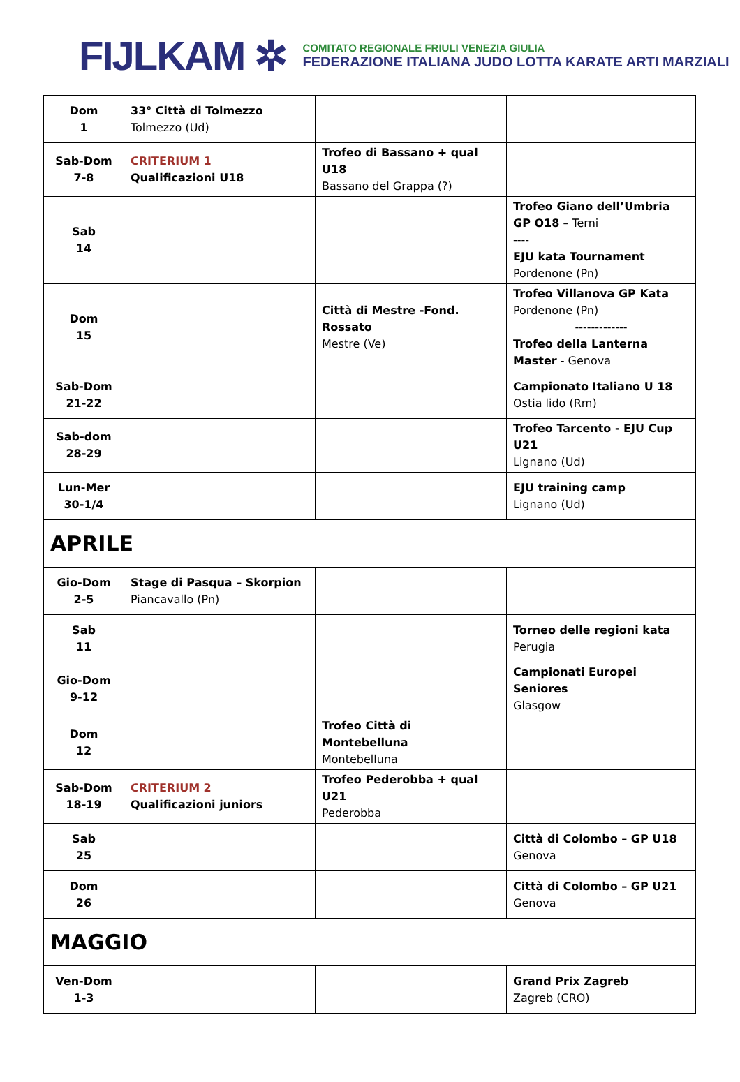FIJLKAM ✲
COMITATO REGIONALE FRIULI VENEZIA GIULIA
FEDERAZIONE ITALIANA JUDO LOTTA KARATE ARTI MARZIALI
| Dom 1 | 33° Città di Tolmezzo Tolmezzo (Ud) | | |
| Sab-Dom 7-8 | CRITERIUM 1 Qualificazioni U18 | Trofeo di Bassano + qual U18 Bassano del Grappa (?) | |
| Sab 14 | | | Trofeo Giano dell’Umbria GP O18 – Terni ---- EJU kata Tournament Pordenone (Pn) |
| Dom 15 | | Città di Mestre -Fond. Rossato Mestre (Ve) | Trofeo Villanova GP Kata Pordenone (Pn) ------------- Trofeo della Lanterna Master - Genova |
| Sab-Dom 21-22 | | | Campionato Italiano U 18 Ostia lido (Rm) |
| Sab-dom 28-29 | | | Trofeo Tarcento - EJU Cup U21 Lignano (Ud) |
| Lun-Mer 30-1/4 | | | EJU training camp Lignano (Ud) |
| APRILE | | | |
| Gio-Dom 2-5 | Stage di Pasqua – Skorpion Piancavallo (Pn) | | |
| Sab 11 | | | Torneo delle regioni kata Perugia |
| Gio-Dom 9-12 | | | Campionati Europei Seniores Glasgow |
| Dom 12 | | Trofeo Città di Montebelluna Montebelluna | |
| Sab-Dom 18-19 | CRITERIUM 2 Qualificazioni juniors | Trofeo Pederobba + qual U21 Pederobba | |
| Sab 25 | | | Città di Colombo – GP U18 Genova |
| Dom 26 | | | Città di Colombo – GP U21 Genova |
| MAGGIO | | | |
| Ven-Dom 1-3 | | | Grand Prix Zagreb Zagreb (CRO) |